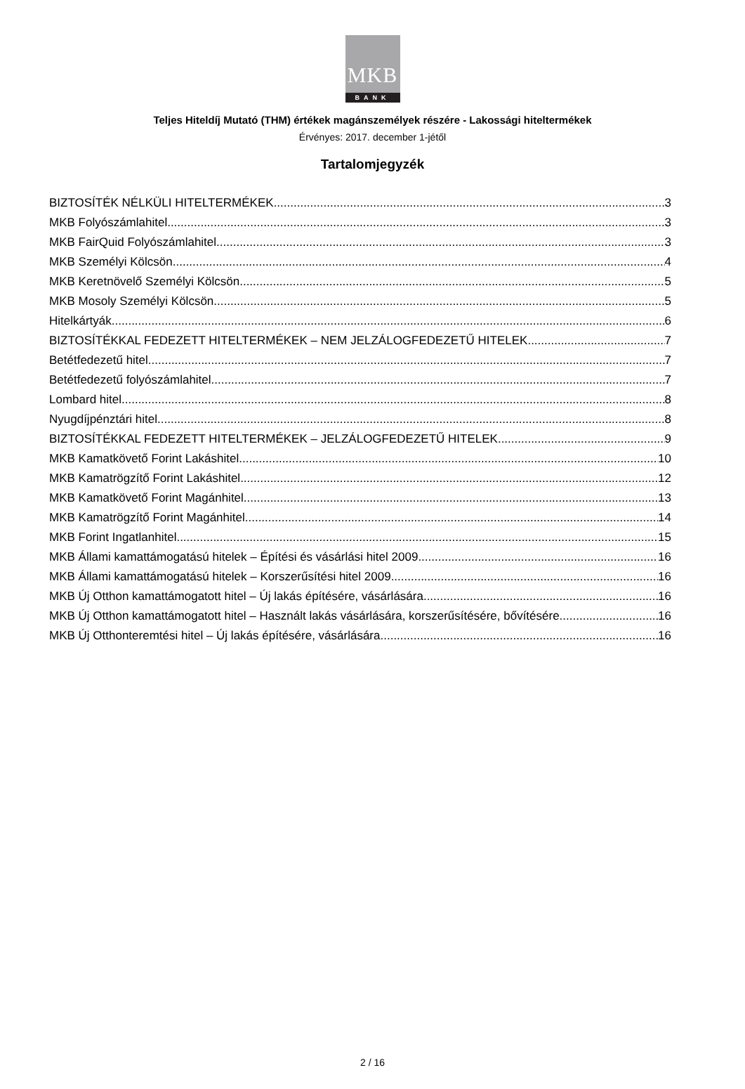MKB
BANK
Teljes Hiteldíj Mutató (THM) értékek magánszemélyek részére - Lakossági hiteltermékek
Érvényes: 2017. december 1-jétől
Tartalomjegyzék
BIZTOSÍTÉK NÉLKÜLI HITELTERMÉKEK 3
MKB Folyószámlahitel 3
MKB FairQuid Folyószámlahitel 3
MKB Személyi Kölcsön 4
MKB Keretnövelő Személyi Kölcsön 5
MKB Mosoly Személyi Kölcsön 5
Hitelkártyák 6
BIZTOSÍTÉKKAL FEDEZETT HITELTERMÉKEK – NEM JELZÁLOGFEDEZETŰ HITELEK 7
Betétfedezetű hitel 7
Betétfedezetű folyószámlahitel 7
Lombard hitel 8
Nyugdíjpénztári hitel 8
BIZTOSÍTÉKKAL FEDEZETT HITELTERMÉKEK – JELZÁLOGFEDEZETŰ HITELEK 9
MKB Kamatkövető Forint Lakáshitel 10
MKB Kamatrögzítő Forint Lakáshitel 12
MKB Kamatkövető Forint Magánhitel 13
MKB Kamatrögzítő Forint Magánhitel 14
MKB Forint Ingatlanhitel 15
MKB Állami kamattámogatású hitelek – Építési és vásárlási hitel 2009 16
MKB Állami kamattámogatású hitelek – Korszerűsítési hitel 2009 16
MKB Új Otthon kamattámogatott hitel – Új lakás építésére, vásárlására 16
MKB Új Otthon kamattámogatott hitel – Használt lakás vásárlására, korszerűsítésére, bővítésére 16
MKB Új Otthonteremtési hitel – Új lakás építésére, vásárlására 16
2 / 16